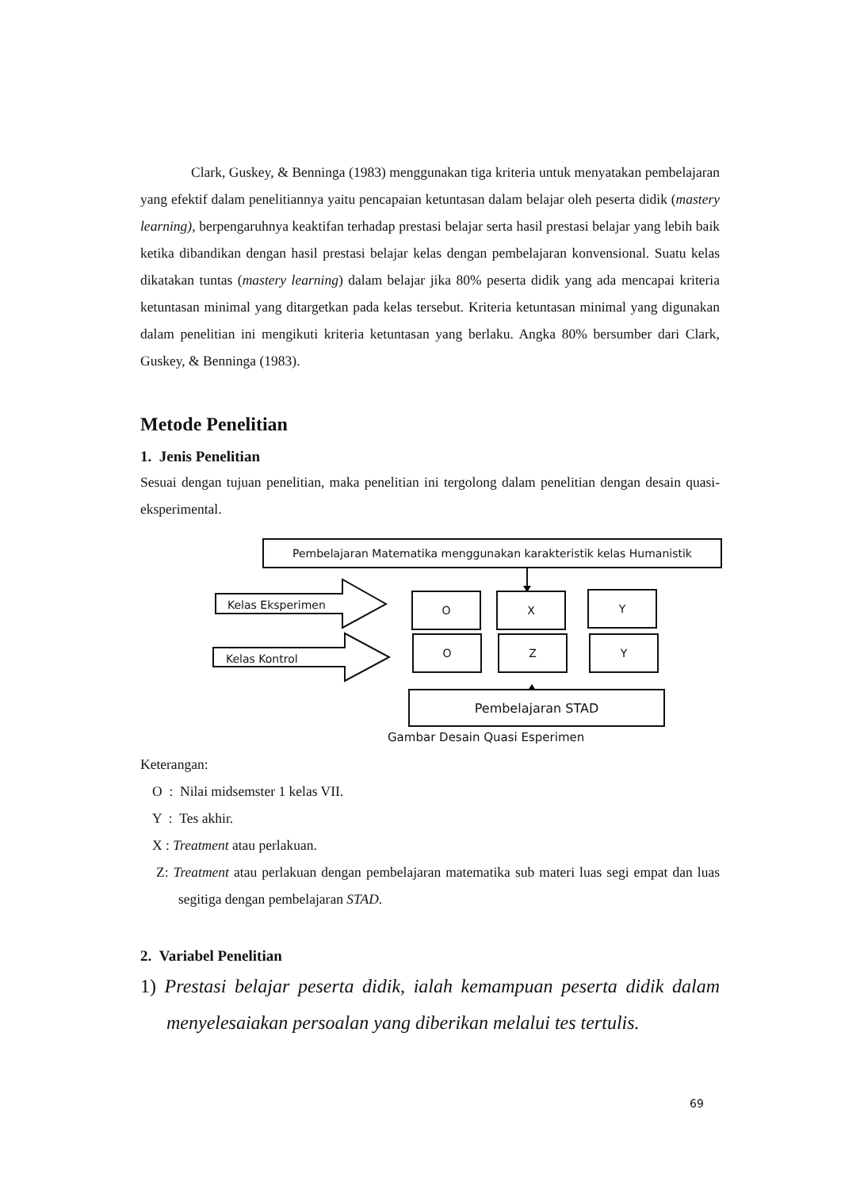Clark, Guskey, & Benninga (1983) menggunakan tiga kriteria untuk menyatakan pembelajaran yang efektif dalam penelitiannya yaitu pencapaian ketuntasan dalam belajar oleh peserta didik (mastery learning), berpengaruhnya keaktifan terhadap prestasi belajar serta hasil prestasi belajar yang lebih baik ketika dibandikan dengan hasil prestasi belajar kelas dengan pembelajaran konvensional. Suatu kelas dikatakan tuntas (mastery learning) dalam belajar jika 80% peserta didik yang ada mencapai kriteria ketuntasan minimal yang ditargetkan pada kelas tersebut. Kriteria ketuntasan minimal yang digunakan dalam penelitian ini mengikuti kriteria ketuntasan yang berlaku. Angka 80% bersumber dari Clark, Guskey, & Benninga (1983).
Metode Penelitian
1. Jenis Penelitian
Sesuai dengan tujuan penelitian, maka penelitian ini tergolong dalam penelitian dengan desain quasi-eksperimental.
Kelas Eksperimen
Kelas Kontrol
Pembelajaran Matematika menggunakan karakteristik kelas Humanistik
O X Y
O Z Y
Pembelajaran STAD
Gambar Desain Quasi Esperimen
Keterangan:
O : Nilai midsemster 1 kelas VII.
Y : Tes akhir.
X : Treatment atau perlakuan.
Z: Treatment atau perlakuan dengan pembelajaran matematika sub materi luas segi empat dan luas segitiga dengan pembelajaran STAD.
2. Variabel Penelitian
1) Prestasi belajar peserta didik, ialah kemampuan peserta didik dalam menyelesaiakan persoalan yang diberikan melalui tes tertulis.
69